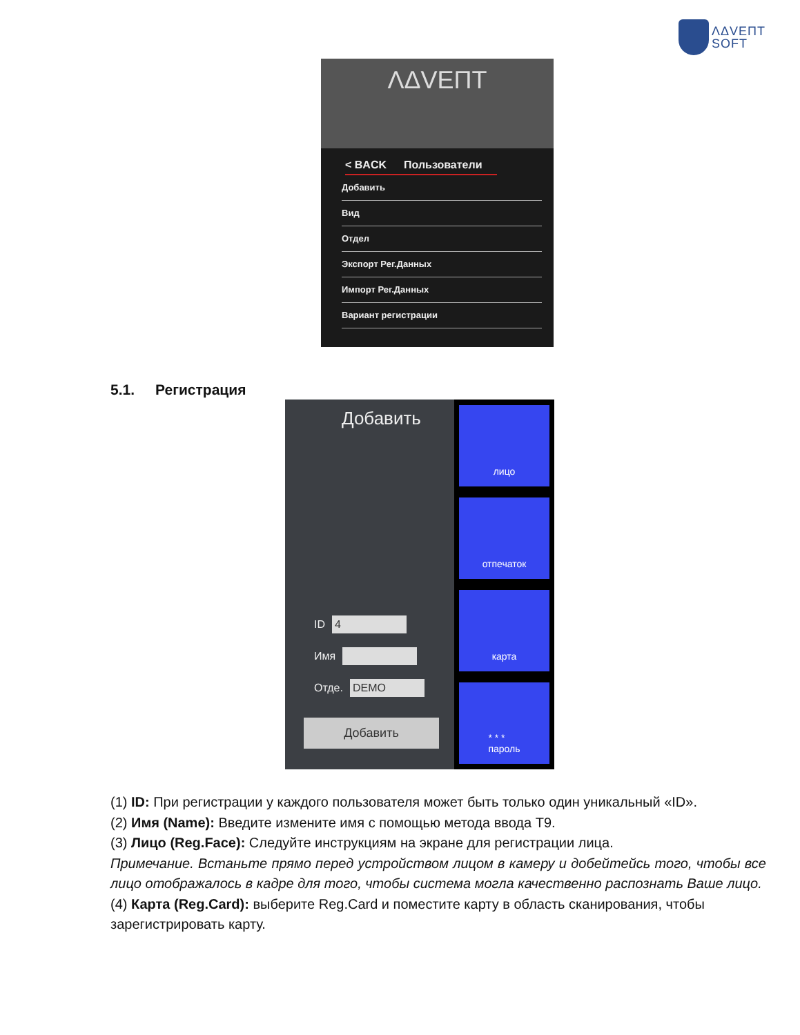ΛΔVEΠT
SOFT
ΛΔVEΠT
< BACK Пользователи
Добавить
Вид
Отдел
Экспорт Рег.Данных
Импорт Рег.Данных
Вариант регистрации
5.1. Регистрация
Добавить
ID 4
Имя
Отде. DEMO
Добавить
лицо
отпечаток
карта
* * *
пароль
(1) ID: При регистрации у каждого пользователя может быть только один уникальный «ID».
(2) Имя (Name): Введите измените имя с помощью метода ввода T9.
(3) Лицо (Reg.Face): Следуйте инструкциям на экране для регистрации лица.
Примечание. Встаньте прямо перед устройством лицом в камеру и добейтейсь того, чтобы все лицо отображалось в кадре для того, чтобы система могла качественно распознать Ваше лицо.
(4) Карта (Reg.Card): выберите Reg.Card и поместите карту в область сканирования, чтобы зарегистрировать карту.